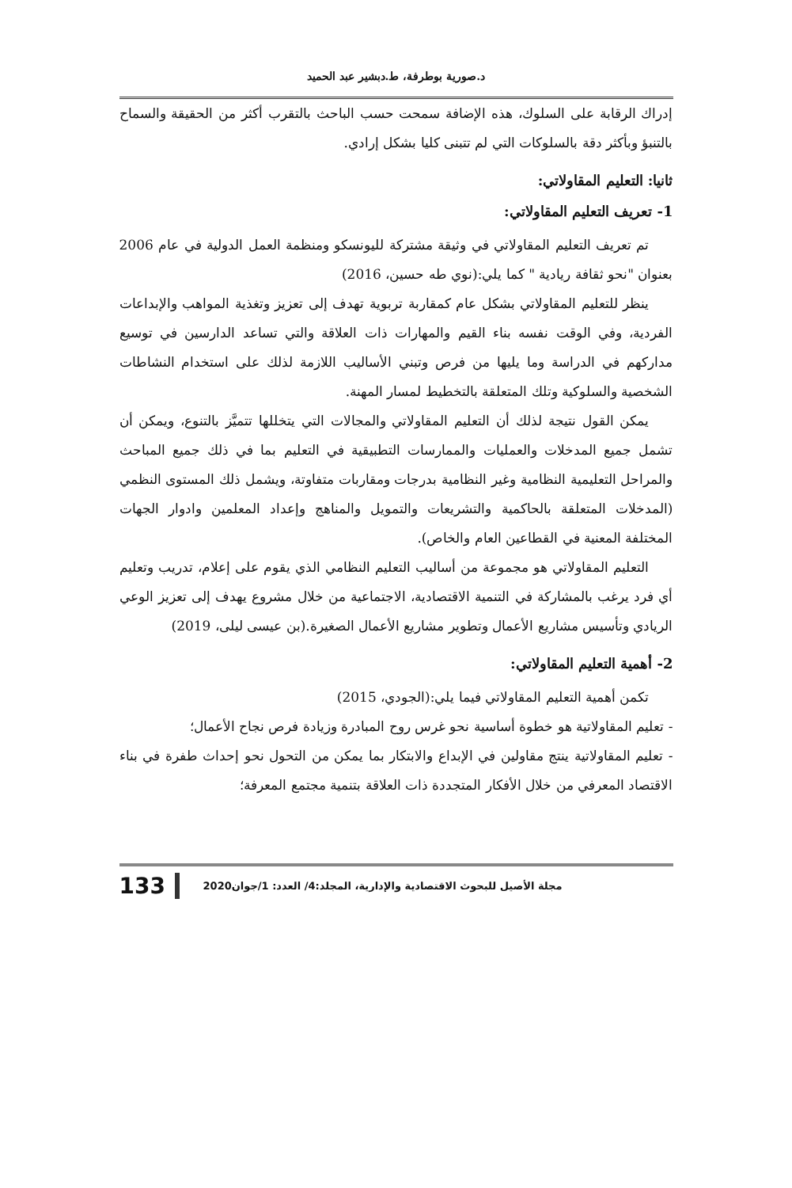د.صورية بوطرفة، ط.دبشير عبد الحميد
إدراك الرقابة على السلوك، هذه الإضافة سمحت حسب الباحث بالتقرب أكثر من الحقيقة والسماح بالتنبؤ وبأكثر دقة بالسلوكات التي لم تتبنى كليا بشكل إرادي.
ثانيا: التعليم المقاولاتي:
1- تعريف التعليم المقاولاتي:
تم تعريف التعليم المقاولاتي في وثيقة مشتركة لليونسكو ومنظمة العمل الدولية في عام 2006 بعنوان "نحو ثقافة ريادية " كما يلي:(نوي طه حسين، 2016)
ينظر للتعليم المقاولاتي بشكل عام كمقاربة تربوية تهدف إلى تعزيز وتغذية المواهب والإبداعات الفردية، وفي الوقت نفسه بناء القيم والمهارات ذات العلاقة والتي تساعد الدارسين في توسيع مداركهم في الدراسة وما يليها من فرص وتبني الأساليب اللازمة لذلك على استخدام النشاطات الشخصية والسلوكية وتلك المتعلقة بالتخطيط لمسار المهنة.
يمكن القول نتيجة لذلك أن التعليم المقاولاتي والمجالات التي يتخللها تتميَّز بالتنوع، ويمكن أن تشمل جميع المدخلات والعمليات والممارسات التطبيقية في التعليم بما في ذلك جميع المباحث والمراحل التعليمية النظامية وغير النظامية بدرجات ومقاربات متفاوتة، ويشمل ذلك المستوى النظمي (المدخلات المتعلقة بالحاكمية والتشريعات والتمويل والمناهج وإعداد المعلمين وادوار الجهات المختلفة المعنية في القطاعين العام والخاص).
التعليم المقاولاتي هو مجموعة من أساليب التعليم النظامي الذي يقوم على إعلام، تدريب وتعليم أي فرد يرغب بالمشاركة في التنمية الاقتصادية، الاجتماعية من خلال مشروع يهدف إلى تعزيز الوعي الريادي وتأسيس مشاريع الأعمال وتطوير مشاريع الأعمال الصغيرة.(بن عيسى ليلى، 2019)
2- أهمية التعليم المقاولاتي:
تكمن أهمية التعليم المقاولاتي فيما يلي:(الجودي، 2015)
- تعليم المقاولاتية هو خطوة أساسية نحو غرس روح المبادرة وزيادة فرص نجاح الأعمال؛
- تعليم المقاولاتية ينتج مقاولين في الإبداع والابتكار بما يمكن من التحول نحو إحداث طفرة في بناء الاقتصاد المعرفي من خلال الأفكار المتجددة ذات العلاقة بتنمية مجتمع المعرفة؛
مجلة الأصيل للبحوث الاقتصادية والإدارية، المجلد:4/ العدد: 1/جوان2020 133